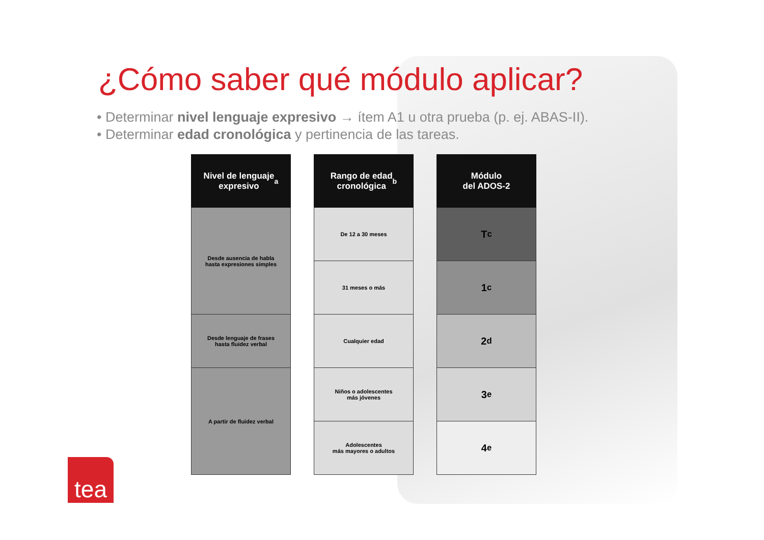¿Cómo saber qué módulo aplicar?
• Determinar nivel lenguaje expresivo → ítem A1 u otra prueba (p. ej. ABAS-II).
• Determinar edad cronológica y pertinencia de las tareas.
Nivel de lenguaje
expresivo <sup>a</sup>
Desde ausencia de habla
hasta expresiones simples
Desde lenguaje de frases
hasta fluidez verbal
A partir de fluidez verbal
Rango de edad
cronológica <sup>b</sup>
De 12 a 30 meses
31 meses o más
Cualquier edad
Niños o adolescentes
más jóvenes
Adolescentes
más mayores o adultos
Módulo
del ADOS-2
T <sup>c</sup>
1 <sup>c</sup>
2 <sup>d</sup>
3 <sup>e</sup>
4 <sup>e</sup>
tea